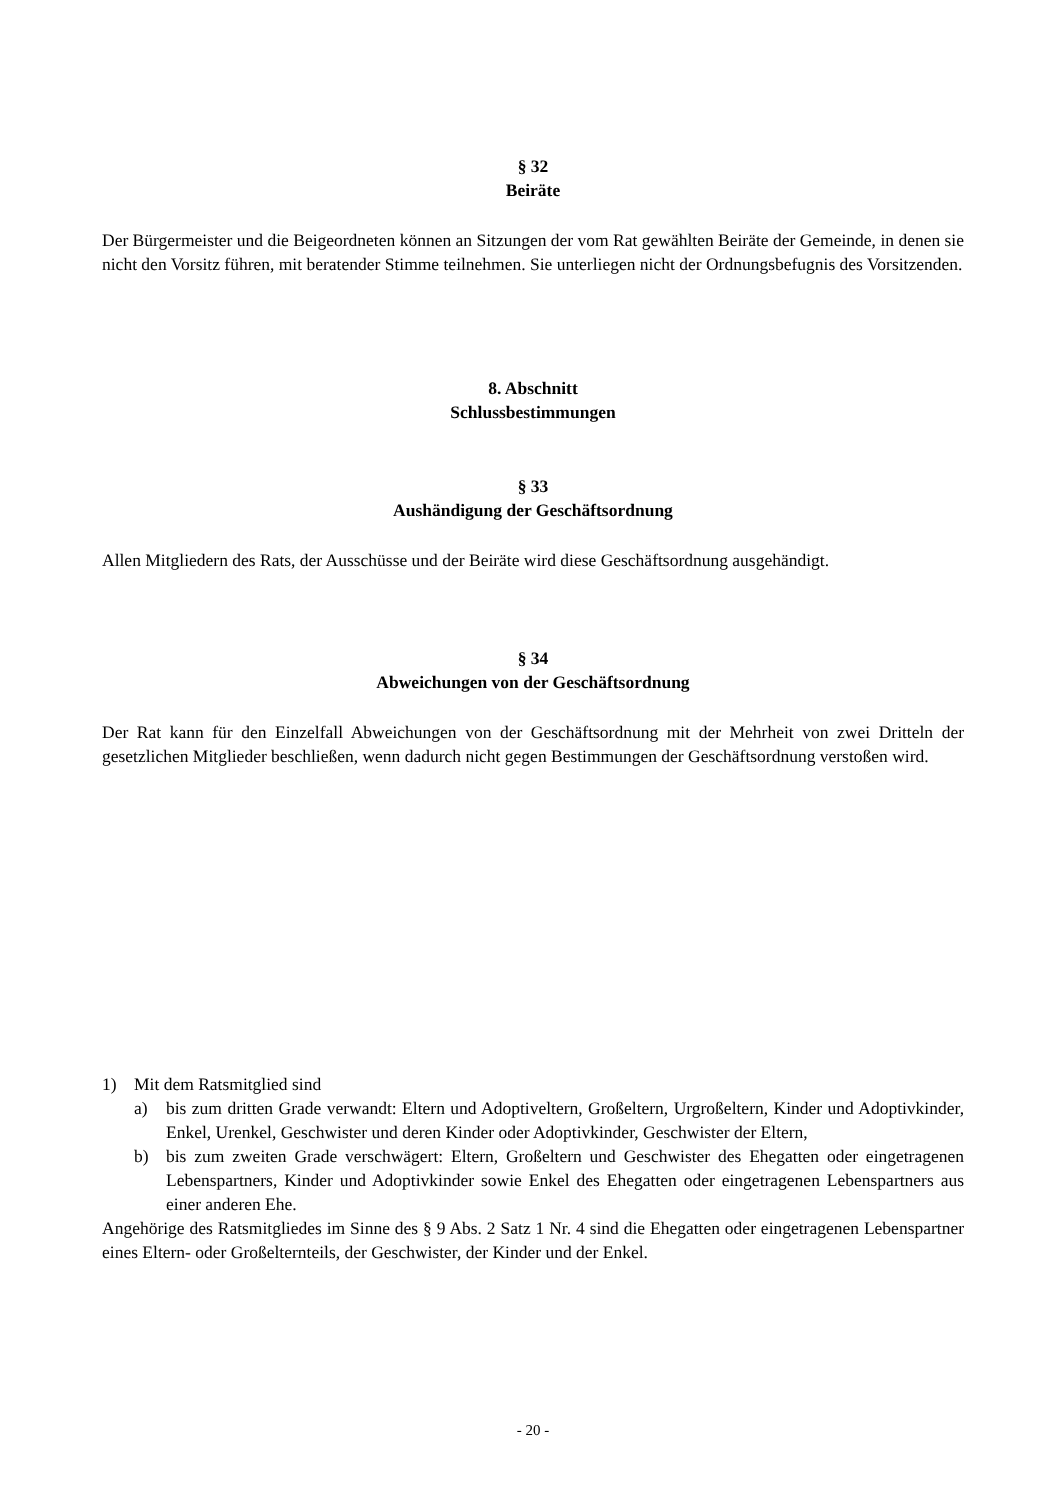§ 32
Beiräte
Der Bürgermeister und die Beigeordneten können an Sitzungen der vom Rat gewählten Beiräte der Gemeinde, in denen sie nicht den Vorsitz führen, mit beratender Stimme teilnehmen. Sie unterliegen nicht der Ordnungsbefugnis des Vorsitzenden.
8. Abschnitt
Schlussbestimmungen
§ 33
Aushändigung der Geschäftsordnung
Allen Mitgliedern des Rats, der Ausschüsse und der Beiräte wird diese Geschäftsordnung ausgehändigt.
§ 34
Abweichungen von der Geschäftsordnung
Der Rat kann für den Einzelfall Abweichungen von der Geschäftsordnung mit der Mehrheit von zwei Dritteln der gesetzlichen Mitglieder beschließen, wenn dadurch nicht gegen Bestimmungen der Geschäftsordnung verstoßen wird.
1) Mit dem Ratsmitglied sind
a) bis zum dritten Grade verwandt: Eltern und Adoptiveltern, Großeltern, Urgroßeltern, Kinder und Adoptivkinder, Enkel, Urenkel, Geschwister und deren Kinder oder Adoptivkinder, Geschwister der Eltern,
b) bis zum zweiten Grade verschwägert: Eltern, Großeltern und Geschwister des Ehegatten oder eingetragenen Lebenspartners, Kinder und Adoptivkinder sowie Enkel des Ehegatten oder eingetragenen Lebenspartners aus einer anderen Ehe.
Angehörige des Ratsmitgliedes im Sinne des § 9 Abs. 2 Satz 1 Nr. 4 sind die Ehegatten oder eingetragenen Lebenspartner eines Eltern- oder Großelternteils, der Geschwister, der Kinder und der Enkel.
- 20 -